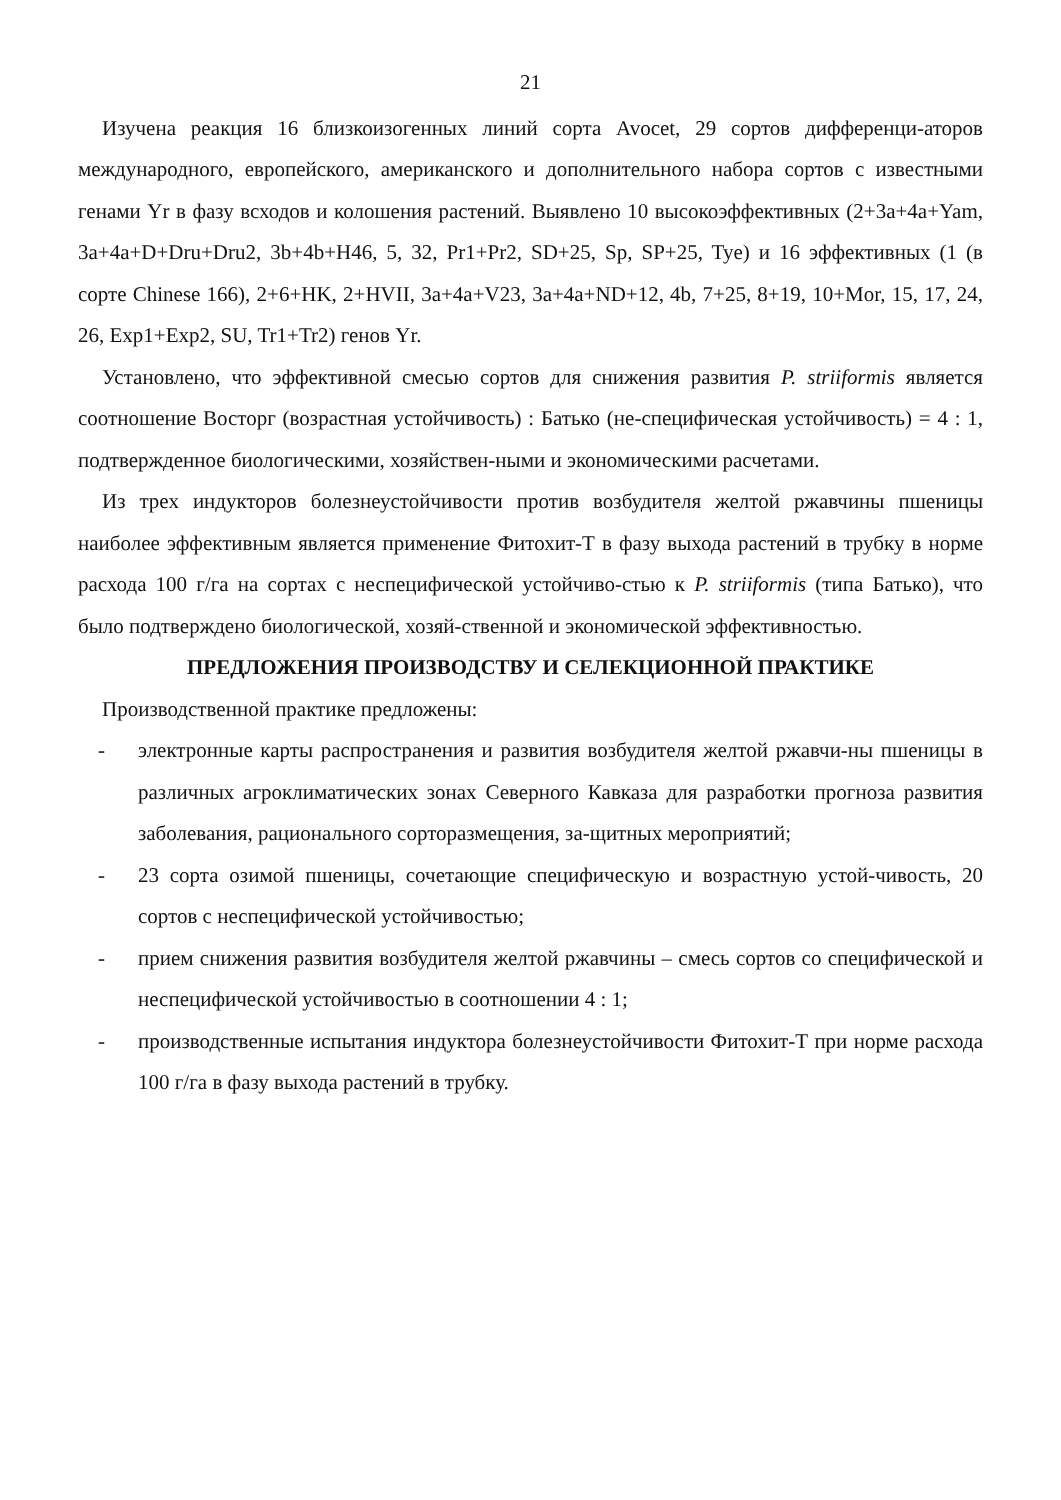21
Изучена реакция 16 близкоизогенных линий сорта Avocet, 29 сортов дифференци-аторов международного, европейского, американского и дополнительного набора сортов с известными генами Yr в фазу всходов и колошения растений. Выявлено 10 высокоэффективных (2+3a+4a+Yam, 3a+4a+D+Dru+Dru2, 3b+4b+H46, 5, 32, Pr1+Pr2, SD+25, Sp, SP+25, Tye) и 16 эффективных (1 (в сорте Chinese 166), 2+6+HK, 2+HVII, 3a+4a+V23, 3a+4a+ND+12, 4b, 7+25, 8+19, 10+Mor, 15, 17, 24, 26, Exp1+Exp2, SU, Tr1+Tr2) генов Yr.
Установлено, что эффективной смесью сортов для снижения развития P. striiformis является соотношение Восторг (возрастная устойчивость) : Батько (не-специфическая устойчивость) = 4 : 1, подтвержденное биологическими, хозяйствен-ными и экономическими расчетами.
Из трех индукторов болезнеустойчивости против возбудителя желтой ржавчины пшеницы наиболее эффективным является применение Фитохит-Т в фазу выхода растений в трубку в норме расхода 100 г/га на сортах с неспецифической устойчиво-стью к P. striiformis (типа Батько), что было подтверждено биологической, хозяй-ственной и экономической эффективностью.
ПРЕДЛОЖЕНИЯ ПРОИЗВОДСТВУ И СЕЛЕКЦИОННОЙ ПРАКТИКЕ
Производственной практике предложены:
- электронные карты распространения и развития возбудителя желтой ржавчи-ны пшеницы в различных агроклиматических зонах Северного Кавказа для разработки прогноза развития заболевания, рационального сорторазмещения, за-щитных мероприятий;
- 23 сорта озимой пшеницы, сочетающие специфическую и возрастную устой-чивость, 20 сортов с неспецифической устойчивостью;
- прием снижения развития возбудителя желтой ржавчины – смесь сортов со специфической и неспецифической устойчивостью в соотношении 4 : 1;
- производственные испытания индуктора болезнеустойчивости Фитохит-Т при норме расхода 100 г/га в фазу выхода растений в трубку.